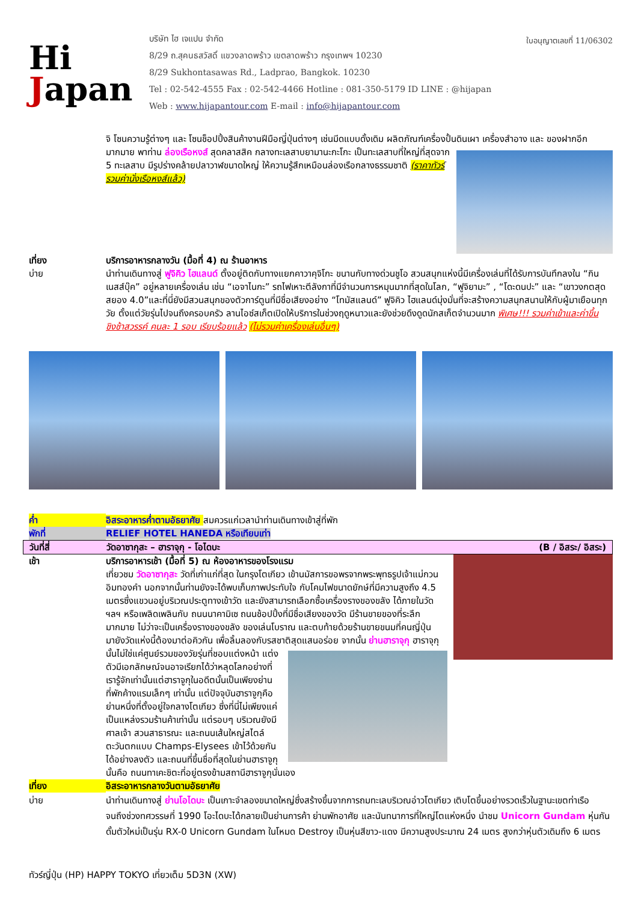Hi
Japan
บริษัท ไฮ เจแปน จำกัด
8/29 ถ.สุคนธสวัสดิ์ แขวงลาดพร้าว เขตลาดพร้าว กรุงเทพฯ 10230
8/29 Sukhontasawas Rd., Ladprao, Bangkok. 10230
Tel : 02-542-4555 Fax : 02-542-4466 Hotline : 081-350-5179 ID LINE : @hijapan
Web : www.hijapantour.com E-mail : info@hijapantour.com
ใบอนุญาตเลขที่ 11/06302
จิ โซนความรู้ต่างๆ และ โซนช็อปปิ้งสินค้างานฝีมือญี่ปุ่นต่างๆ เช่นมีดแบบดั้งเดิม ผลิตภัณฑ์เครื่องปั้นดินเผา
เครื่องสำอาง และ ของฝากอีกมากมาย พาท่าน ล่องเรือหงส์ สุดคลาสสิค กลางทะเลสาบยามานะกะโกะ เป็นทะเลสาบที่ใหญ่ที่สุดจาก 5 ทะเลสาบ มีรูปร่างคล้ายปลาวาฬขนาดใหญ่ ให้ความรู้สึกเหมือนล่องเรือกลางธรรมชาติ (ราคาทัวร์รวมค่านั่งเรือหงส์แล้ว)
เที่ยง บริการอาหารกลางวัน (มื้อที่ 4) ณ ร้านอาหาร
บ่าย นำท่านเดินทางสู่ ฟูจิคิว ไฮแลนด์ ตั้งอยู่ติดกับทางแยกคาวาคุจิโกะ ขนานกับทางด่วนชูโอ สวนสนุกแห่งนี้มีเครื่องเล่นที่ได้รับการบันทึกลงใน “กินเนสส์บุ๊ค” อยู่หลายเครื่องเล่น เช่น “เอจาไนกะ” รถไฟเหาะตีลังกาที่มีจำนวนการหมุนมากที่สุดในโลก, “ฟูจิยามะ” , “โดะดนปะ” และ “เขาวงกตสุดสยอง 4.0”และที่นี่ยังมีสวนสนุกของตัวการ์ตูนที่มีชื่อเสียงอย่าง “โทมัสแลนด์” ฟูจิคิว ไฮแลนด์มุ่งมั่นที่จะสร้างความสนุกสนานให้กับผู้มาเยือนทุกวัย ตั้งแต่วัยรุ่นไปจนถึงครอบครัว ลานไอซ์สเก็ตเปิดให้บริการในช่วงฤดูหนาวและยังช่วยดึงดูดนักสเก็ตจำนวนมาก พิเศษ!!! รวมค่าเข้าและค่าขึ้นชิงช้าสวรรค์ คนละ 1 รอบ เรียบร้อยแล้ว (ไม่รวมค่าเครื่องเล่นอื่นๆ)
ค่ำ อิสระอาหารค่ำตามอัธยาศัย สมควรแก่เวลานำท่านเดินทางเข้าสู่ที่พัก
พักที่ RELIEF HOTEL HANEDA หรือเทียบเท่า
วันที่สี่ วัดอาซากุสะ – ฮาราจุกุ - โอไดบะ
(B / อิสระ/ อิสระ)
เช้า บริการอาหารเช้า (มื้อที่ 5) ณ ห้องอาหารของโรงแรม
เที่ยวชม วัดอาซากุสะ วัดที่เก่าแก่ที่สุด ในกรุงโตเกียว เข้านมัสการขอพรจากพระพุทธรูปเจ้าแม่กวนอิมทองคำ นอกจากนั้นท่านยังจะได้พบเก็บภาพประทับใจ กับโคมไฟขนาดยักษ์ที่มีความสูงถึง 4.5 เมตรซึ่งแขวนอยู่บริเวณประตูทางเข้าวัด และยังสามารถเลือกซื้อเครื่องรางของขลัง ได้ภายในวัด ฯลฯ หรือเพลิดเพลินกับ ถนนนาคามิเซ ถนนช้อปปิ้งที่มีชื่อเสียงของวัด มีร้านขายของที่ระลึกมากมาย ไม่ว่าจะเป็นเครื่องรางของขลัง ของเล่นโบราณ และตบท้ายด้วยร้านขายขนมที่คนญี่ปุ่น มายังวัดแห่งนี้ต้องมาต่อคิวกัน เพื่อลิ้มลองกับรสชาติสุดแสนอร่อย จากนั้น ย่านฮาราจุกุ ฮาราจุกุนั้นไม่ใช่แค่ศูนย์รวมของ
วัยรุ่นที่ชอบแต่งหน้า แต่งตัวมีเอกลักษณ์จนอาจเรียกได้ว่าหลุดโลกอย่างที่เรารู้จักเท่านั้นแต่ฮาราจูกุในอดีตนั้นเป็นเพียงย่านที่พักค้างแรมเล็กๆ เท่านั้น แต่ปัจจุบันฮาราจูกุคือย่านหนึ่งที่ตั้งอยู่ใจกลางโตเกียว ซึ่งที่นี่ไม่เพียงแค่เป็นแหล่งรวมร้านค้าเท่านั้น แต่รอบๆ บริเวณยังมีศาลเจ้า สวนสาธารณะ และถนนเส้นใหญ่สไตล์ตะวันตกแบบ Champs-Elysees เข้าไว้ด้วยกันได้อย่างลงตัว และถนนที่ขึ้นชื่อที่สุดในย่านฮาราจูกุนั้นคือ ถนนทาเคะชิตะที่อยู่ตรงข้ามสถานีฮาราจูกุนั่นเอง
เที่ยง อิสระอาหารกลางวันตามอัธยาศัย
บ่าย นำท่านเดินทางสู่ ย่านโอไดบะ เป็นเกาะจำลองขนาดใหญ่ซึ่งสร้างขึ้นจากการถมทะเลบริเวณอ่าวโตเกียว เติบโตขึ้นอย่างรวดเร็วในฐานะเขตท่าเรือ จนถึงช่วงทศวรรษที่ 1990 โอะไดบะได้กลายเป็นย่านการค้า ย่านพักอาศัย และนันทนาการที่ใหญ่โตแห่งหนึ่ง นำชม Unicorn Gundam หุ่นกันดั้มตัวใหม่เป็นรุ่น RX-0 Unicorn Gundam ในโหมด Destroy เป็นหุ่นสีขาว-แดง มีความสูงประมาณ 24 เมตร สูงกว่าหุ่นตัวเดิมถึง 6 เมตร
ทัวร์ญี่ปุ่น (HP) HAPPY TOKYO เที่ยวเต็ม 5D3N (XW)